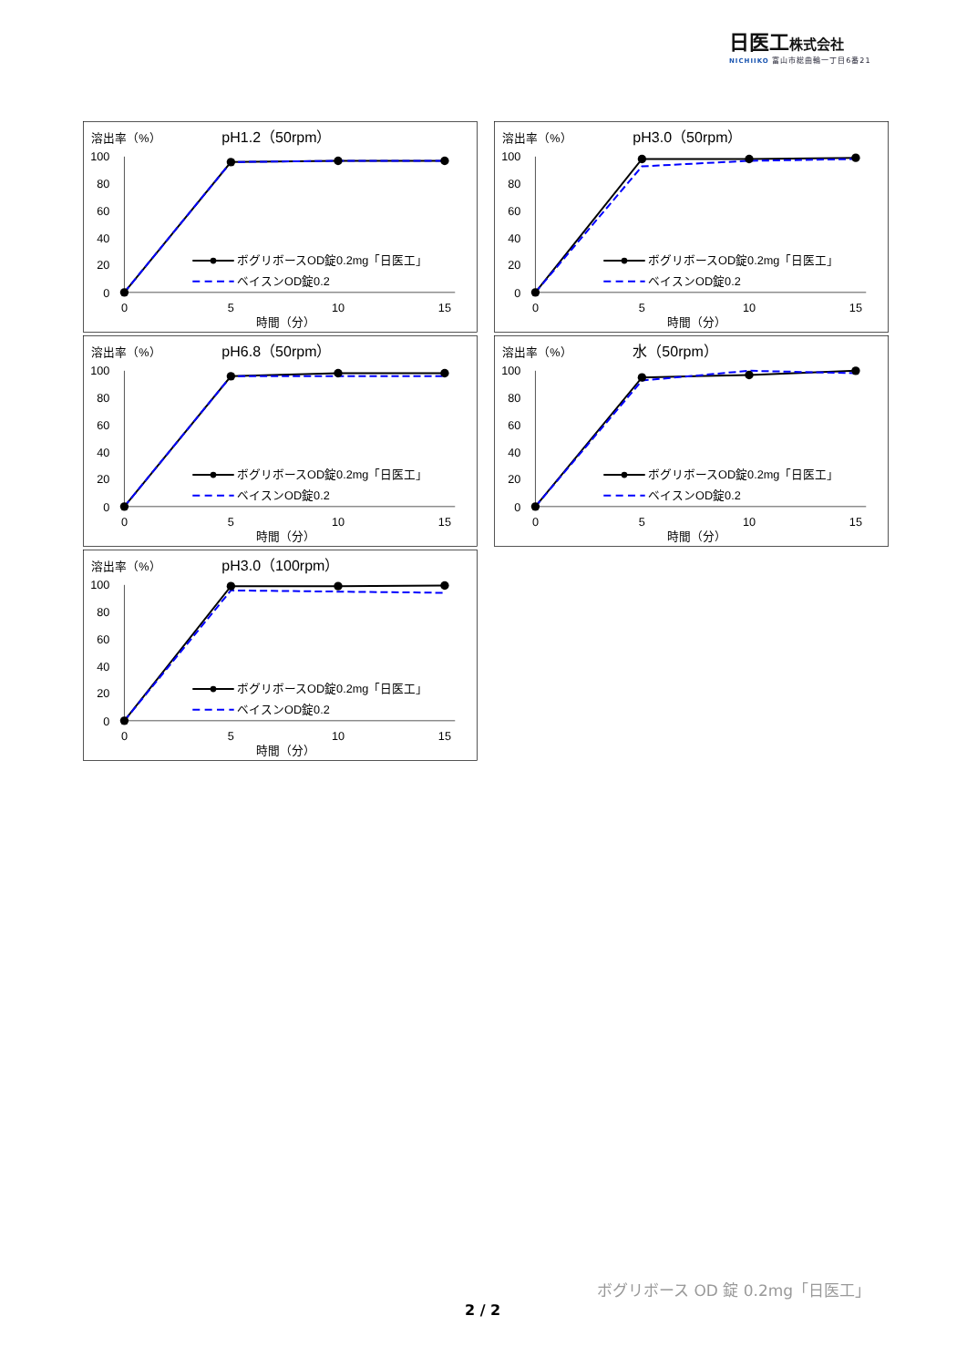日医工株式会社
NICHIIKO 富山市総曲輪一丁目6番21
溶出率（%）
pH1.2（50rpm）
100
80
60
40
20
0
0
5
10
15
時間（分）
ボグリボースOD錠0.2mg「日医工」
ベイスンOD錠0.2
溶出率（%）
pH3.0（50rpm）
100
80
60
40
20
0
0
5
10
15
時間（分）
ボグリボースOD錠0.2mg「日医工」
ベイスンOD錠0.2
溶出率（%）
pH6.8（50rpm）
100
80
60
40
20
0
0
5
10
15
時間（分）
ボグリボースOD錠0.2mg「日医工」
ベイスンOD錠0.2
溶出率（%）
水（50rpm）
100
80
60
40
20
0
0
5
10
15
時間（分）
ボグリボースOD錠0.2mg「日医工」
ベイスンOD錠0.2
溶出率（%）
pH3.0（100rpm）
100
80
60
40
20
0
0
5
10
15
時間（分）
ボグリボースOD錠0.2mg「日医工」
ベイスンOD錠0.2
ボグリボース OD 錠 0.2mg「日医工」
2 / 2